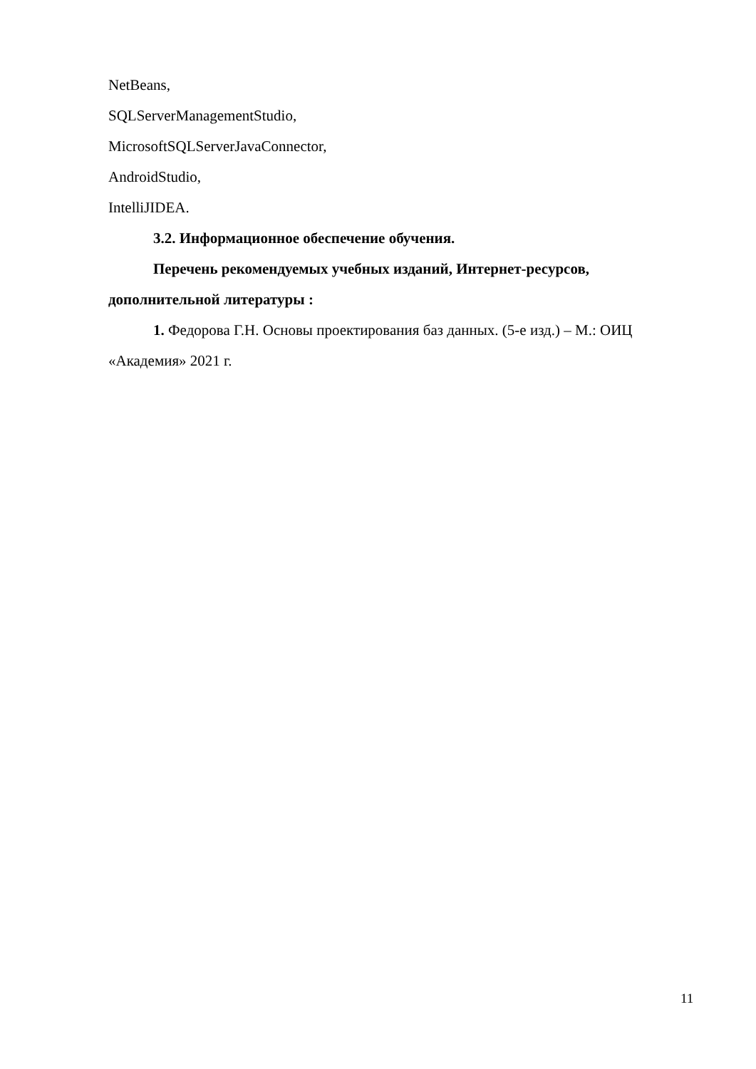NetBeans,
SQLServerManagementStudio,
MicrosoftSQLServerJavaConnector,
AndroidStudio,
IntelliJIDEA.
3.2. Информационное обеспечение обучения.
Перечень рекомендуемых учебных изданий, Интернет-ресурсов, дополнительной литературы :
1. Федорова Г.Н. Основы проектирования баз данных. (5-е изд.) – М.: ОИЦ «Академия» 2021 г.
11